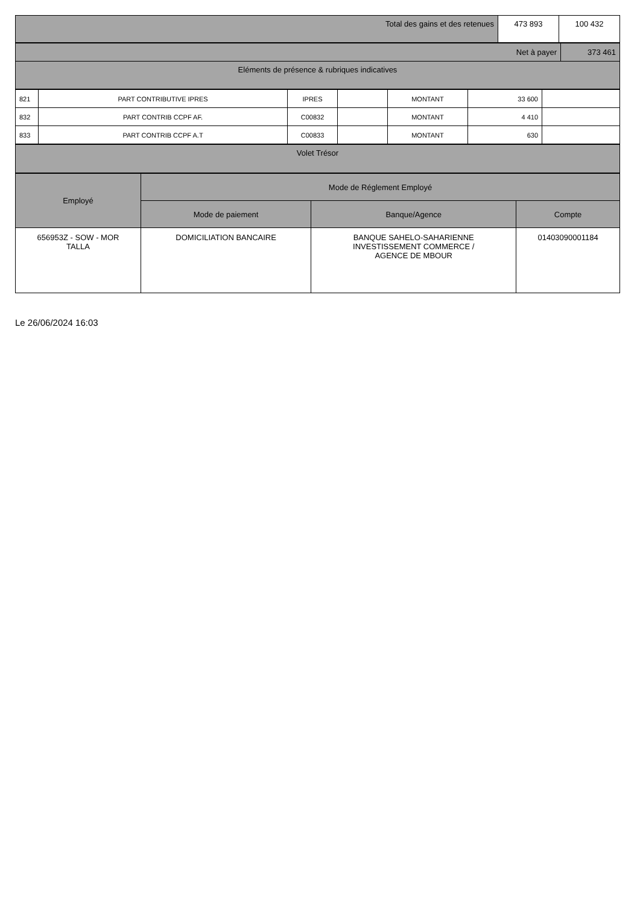| Total des gains et des retenues | 473 893 | 100 432 |
| Net à payer | 373 461 |
| Eléments de présence & rubriques indicatives | |
| 821 | PART CONTRIBUTIVE IPRES | IPRES | | MONTANT | 33 600 | |
| 832 | PART CONTRIB CCPF AF. | C00832 | | MONTANT | 4 410 | |
| 833 | PART CONTRIB CCPF A.T | C00833 | | MONTANT | 630 | |
| Volet Trésor |
| Employé | Mode de Réglement Employé | | |
| --- | --- | --- | --- |
| | Mode de paiement | Banque/Agence | Compte |
| 656953Z - SOW - MOR TALLA | DOMICILIATION BANCAIRE | BANQUE SAHELO-SAHARIENNE INVESTISSEMENT COMMERCE / AGENCE DE MBOUR | 01403090001184 |
Le 26/06/2024 16:03